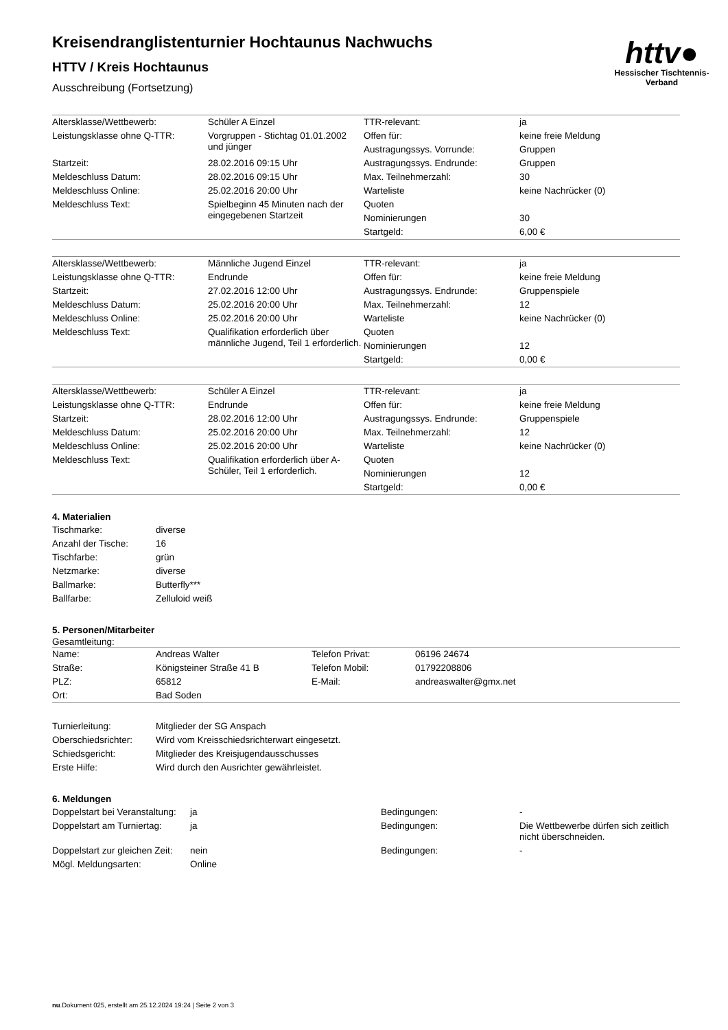httv●
Hessischer Tischtennis-Verband
Kreisendranglistenturnier Hochtaunus Nachwuchs
HTTV / Kreis Hochtaunus
Ausschreibung (Fortsetzung)
| Altersklasse/Wettbewerb: | Schüler A Einzel | TTR-relevant: | ja |
| Leistungsklasse ohne Q-TTR: | Vorgruppen - Stichtag 01.01.2002 und jünger | Offen für: | keine freie Meldung |
| | | Austragungssys. Vorrunde: | Gruppen |
| Startzeit: | 28.02.2016 09:15 Uhr | Austragungssys. Endrunde: | Gruppen |
| Meldeschluss Datum: | 28.02.2016 09:15 Uhr | Max. Teilnehmerzahl: | 30 |
| Meldeschluss Online: | 25.02.2016 20:00 Uhr | Warteliste | keine Nachrücker (0) |
| Meldeschluss Text: | Spielbeginn 45 Minuten nach der eingegebenen Startzeit | Quoten | |
| | | Nominierungen | 30 |
| | | Startgeld: | 6,00 € |
| Altersklasse/Wettbewerb: | Männliche Jugend Einzel | TTR-relevant: | ja |
| Leistungsklasse ohne Q-TTR: | Endrunde | Offen für: | keine freie Meldung |
| Startzeit: | 27.02.2016 12:00 Uhr | Austragungssys. Endrunde: | Gruppenspiele |
| Meldeschluss Datum: | 25.02.2016 20:00 Uhr | Max. Teilnehmerzahl: | 12 |
| Meldeschluss Online: | 25.02.2016 20:00 Uhr | Warteliste | keine Nachrücker (0) |
| Meldeschluss Text: | Qualifikation erforderlich über männliche Jugend, Teil 1 erforderlich. | Quoten | |
| | | Nominierungen | 12 |
| | | Startgeld: | 0,00 € |
| Altersklasse/Wettbewerb: | Schüler A Einzel | TTR-relevant: | ja |
| Leistungsklasse ohne Q-TTR: | Endrunde | Offen für: | keine freie Meldung |
| Startzeit: | 28.02.2016 12:00 Uhr | Austragungssys. Endrunde: | Gruppenspiele |
| Meldeschluss Datum: | 25.02.2016 20:00 Uhr | Max. Teilnehmerzahl: | 12 |
| Meldeschluss Online: | 25.02.2016 20:00 Uhr | Warteliste | keine Nachrücker (0) |
| Meldeschluss Text: | Qualifikation erforderlich über A-Schüler, Teil 1 erforderlich. | Quoten | |
| | | Nominierungen | 12 |
| | | Startgeld: | 0,00 € |
4. Materialien
| Tischmarke: | diverse |
| Anzahl der Tische: | 16 |
| Tischfarbe: | grün |
| Netzmarke: | diverse |
| Ballmarke: | Butterfly*** |
| Ballfarbe: | Zelluloid weiß |
5. Personen/Mitarbeiter
Gesamtleitung:
| Name: | Andreas Walter | Telefon Privat: | 06196 24674 |
| Straße: | Königsteiner Straße 41 B | Telefon Mobil: | 01792208806 |
| PLZ: | 65812 | E-Mail: | andreaswalter@gmx.net |
| Ort: | Bad Soden | | |
| Turnierleitung: | Mitglieder der SG Anspach |
| Oberschiedsrichter: | Wird vom Kreisschiedsrichterwart eingesetzt. |
| Schiedsgericht: | Mitglieder des Kreisjugendausschusses |
| Erste Hilfe: | Wird durch den Ausrichter gewährleistet. |
6. Meldungen
| Doppelstart bei Veranstaltung: | ja | Bedingungen: | - |
| Doppelstart am Turniertag: | ja | Bedingungen: | Die Wettbewerbe dürfen sich zeitlich nicht überschneiden. |
| Doppelstart zur gleichen Zeit: | nein | Bedingungen: | - |
| Mögl. Meldungsarten: | Online | | |
nu.Dokument 025, erstellt am 25.12.2024 19:24 | Seite 2 von 3